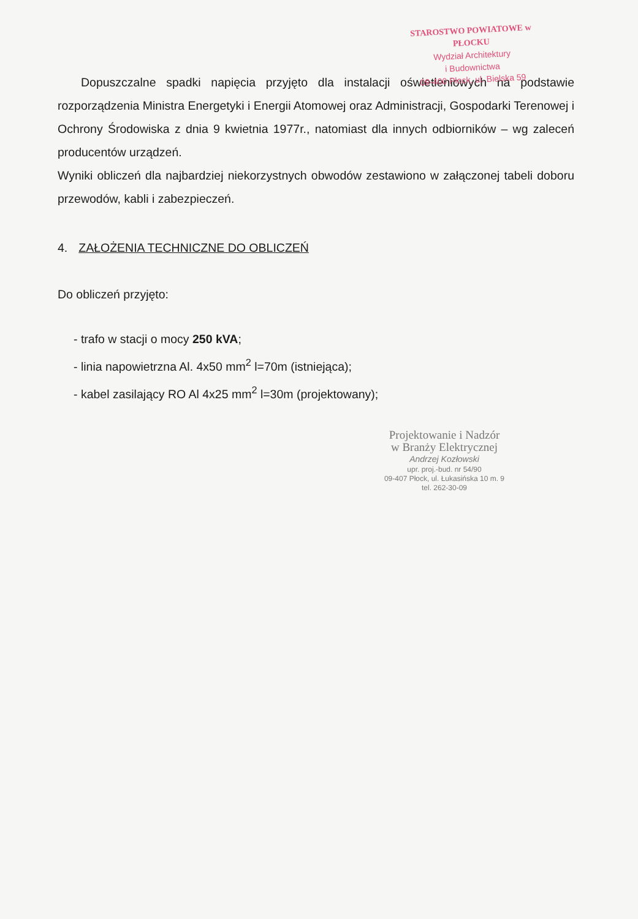STAROSTWO POWIATOWE w PŁOCKU
Wydział Architektury
i Budownictwa
09-400 Płock, ul. Bielska 59
Dopuszczalne spadki napięcia przyjęto dla instalacji oświetleniowych na podstawie rozporządzenia Ministra Energetyki i Energii Atomowej oraz Administracji, Gospodarki Terenowej i Ochrony Środowiska z dnia 9 kwietnia 1977r., natomiast dla innych odbiorników – wg zaleceń producentów urządzeń.
Wyniki obliczeń dla najbardziej niekorzystnych obwodów zestawiono w załączonej tabeli doboru przewodów, kabli i zabezpieczeń.
4. ZAŁOŻENIA TECHNICZNE DO OBLICZEŃ
Do obliczeń przyjęto:
- trafo w stacji o mocy 250 kVA;
- linia napowietrzna Al. 4x50 mm<sup>2</sup> l=70m (istniejąca);
- kabel zasilający RO Al 4x25 mm<sup>2</sup> l=30m (projektowany);
Projektowanie i Nadzór
w Branży Elektrycznej
Andrzej Kozłowski
upr. proj.-bud. nr 54/90
09-407 Płock, ul. Łukasińska 10 m. 9
tel. 262-30-09